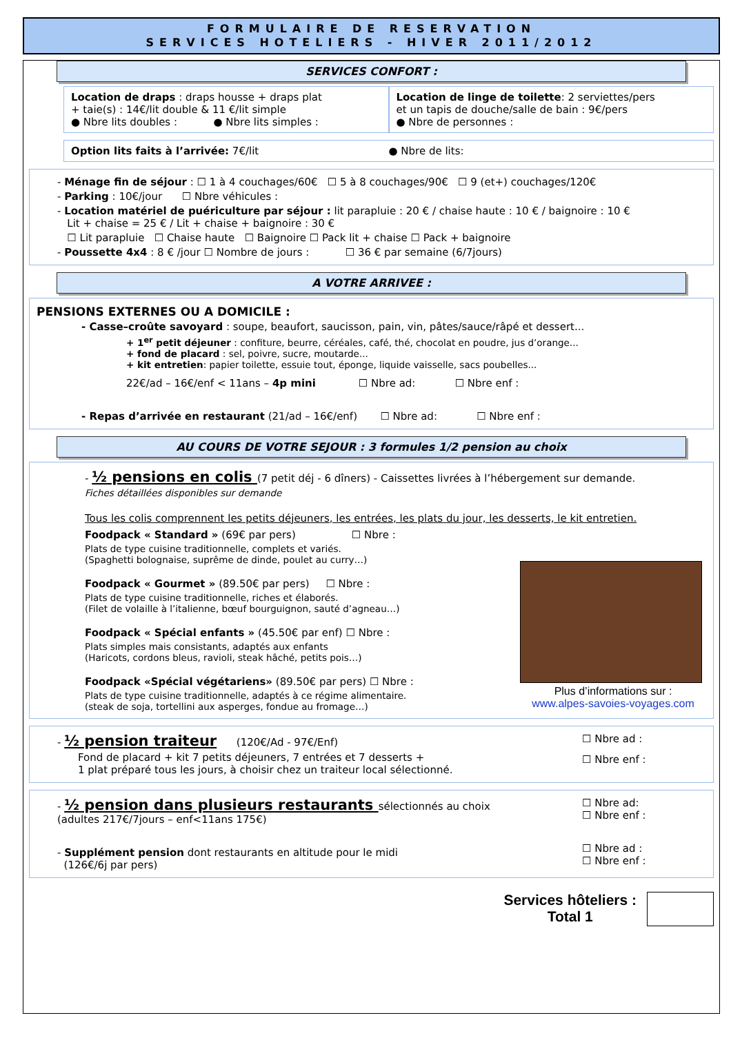FORMULAIRE DE RESERVATION
SERVICES HOTELIERS - HIVER 2011/2012
SERVICES CONFORT :
Location de draps : draps housse + draps plat
+ taie(s) : 14€/lit double & 11 €/lit simple
● Nbre lits doubles : ● Nbre lits simples :
Location de linge de toilette: 2 serviettes/pers
et un tapis de douche/salle de bain : 9€/pers
● Nbre de personnes :
Option lits faits à l’arrivée: 7€/lit
● Nbre de lits:
- Ménage fin de séjour : ☐ 1 à 4 couchages/60€ ☐ 5 à 8 couchages/90€ ☐ 9 (et+) couchages/120€
- Parking : 10€/jour ☐ Nbre véhicules :
- Location matériel de puériculture par séjour : lit parapluie : 20 € / chaise haute : 10 € / baignoire : 10 €
Lit + chaise = 25 € / Lit + chaise + baignoire : 30 €
☐ Lit parapluie ☐ Chaise haute ☐ Baignoire ☐ Pack lit + chaise ☐ Pack + baignoire
- Poussette 4x4 : 8 € /jour ☐ Nombre de jours : ☐ 36 € par semaine (6/7jours)
A VOTRE ARRIVEE :
PENSIONS EXTERNES OU A DOMICILE :
- Casse–croûte savoyard : soupe, beaufort, saucisson, pain, vin, pâtes/sauce/râpé et dessert...
+ 1<sup>er</sup> petit déjeuner : confiture, beurre, céréales, café, thé, chocolat en poudre, jus d’orange...
+ fond de placard : sel, poivre, sucre, moutarde...
+ kit entretien: papier toilette, essuie tout, éponge, liquide vaisselle, sacs poubelles...
22€/ad – 16€/enf < 11ans – 4p mini ☐ Nbre ad: ☐ Nbre enf :
- Repas d’arrivée en restaurant (21/ad – 16€/enf) ☐ Nbre ad: ☐ Nbre enf :
AU COURS DE VOTRE SEJOUR : 3 formules 1/2 pension au choix
- ½ pensions en colis (7 petit déj - 6 dîners) - Caissettes livrées à l’hébergement sur demande.
Fiches détaillées disponibles sur demande
Tous les colis comprennent les petits déjeuners, les entrées, les plats du jour, les desserts, le kit entretien.
Foodpack « Standard » (69€ par pers) ☐ Nbre :
Plats de type cuisine traditionnelle, complets et variés.
(Spaghetti bolognaise, suprême de dinde, poulet au curry…)
Foodpack « Gourmet » (89.50€ par pers) ☐ Nbre :
Plats de type cuisine traditionnelle, riches et élaborés.
(Filet de volaille à l’italienne, bœuf bourguignon, sauté d’agneau…)
Foodpack « Spécial enfants » (45.50€ par enf) ☐ Nbre :
Plats simples mais consistants, adaptés aux enfants
(Haricots, cordons bleus, ravioli, steak hâché, petits pois…)
Foodpack «Spécial végétariens» (89.50€ par pers) ☐ Nbre :
Plats de type cuisine traditionnelle, adaptés à ce régime alimentaire.
(steak de soja, tortellini aux asperges, fondue au fromage…)
Plus d’informations sur :
www.alpes-savoies-voyages.com
- ½ pension traiteur (120€/Ad - 97€/Enf)
Fond de placard + kit 7 petits déjeuners, 7 entrées et 7 desserts +
1 plat préparé tous les jours, à choisir chez un traiteur local sélectionné.
☐ Nbre ad :
☐ Nbre enf :
- ½ pension dans plusieurs restaurants sélectionnés au choix
(adultes 217€/7jours – enf<11ans 175€)
- Supplément pension dont restaurants en altitude pour le midi
(126€/6j par pers)
☐ Nbre ad:
☐ Nbre enf :
☐ Nbre ad :
☐ Nbre enf :
Services hôteliers :
Total 1